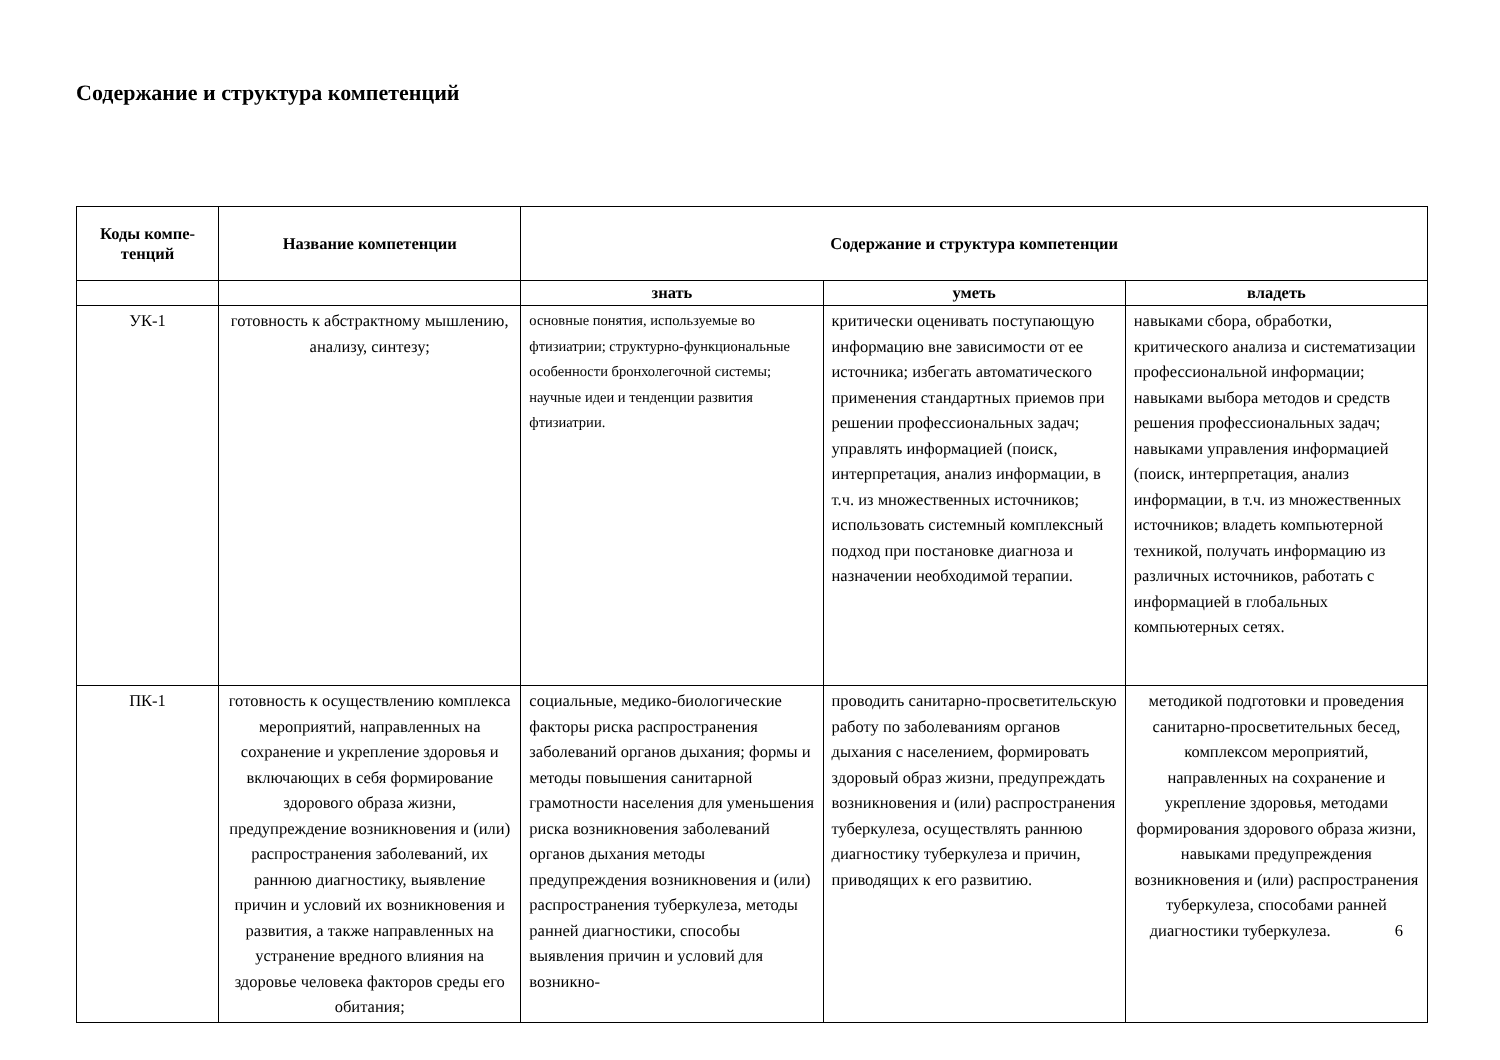Содержание и структура компетенций
| Коды компе- тенций | Название компетенции | Содержание и структура компетенции | | |
| --- | --- | --- | --- | --- |
| | | знать | уметь | владеть |
| УК-1 | готовность к абстрактному мышлению, анализу, синтезу; | основные понятия, используемые во фтизиатрии; структурно-функциональные особенности бронхолегочной системы; научные идеи и тенденции развития фтизиатрии. | критически оценивать поступающую информацию вне зависимости от ее источника; избегать автоматического применения стандартных приемов при решении профессиональных задач; управлять информацией (поиск, интерпретация, анализ информации, в т.ч. из множественных источников; использовать системный комплексный подход при постановке диагноза и назначении необходимой терапии. | навыками сбора, обработки, критического анализа и систематизации профессиональной информации; навыками выбора методов и средств решения профессиональных задач; навыками управления информацией (поиск, интерпретация, анализ информации, в т.ч. из множественных источников; владеть компьютерной техникой, получать информацию из различных источников, работать с информацией в глобальных компьютерных сетях. |
| ПК-1 | готовность к осуществлению комплекса мероприятий, направленных на сохранение и укрепление здоровья и включающих в себя формирование здорового образа жизни, предупреждение возникновения и (или) распространения заболеваний, их раннюю диагностику, выявление причин и условий их возникновения и развития, а также направленных на устранение вредного влияния на здоровье человека факторов среды его обитания; | социальные, медико-биологические факторы риска распространения заболеваний органов дыхания; формы и методы повышения санитарной грамотности населения для уменьшения риска возникновения заболеваний органов дыхания методы предупреждения возникновения и (или) распространения туберкулеза, методы ранней диагностики, способы выявления причин и условий для возникно- | проводить санитарно-просветительскую работу по заболеваниям органов дыхания с населением, формировать здоровый образ жизни, предупреждать возникновения и (или) распространения туберкулеза, осуществлять раннюю диагностику туберкулеза и причин, приводящих к его развитию. | методикой подготовки и проведения санитарно-просветительных бесед, комплексом мероприятий, направленных на сохранение и укрепление здоровья, методами формирования здорового образа жизни, навыками предупреждения возникновения и (или) распространения туберкулеза, способами ранней диагностики туберкулеза. 6 |